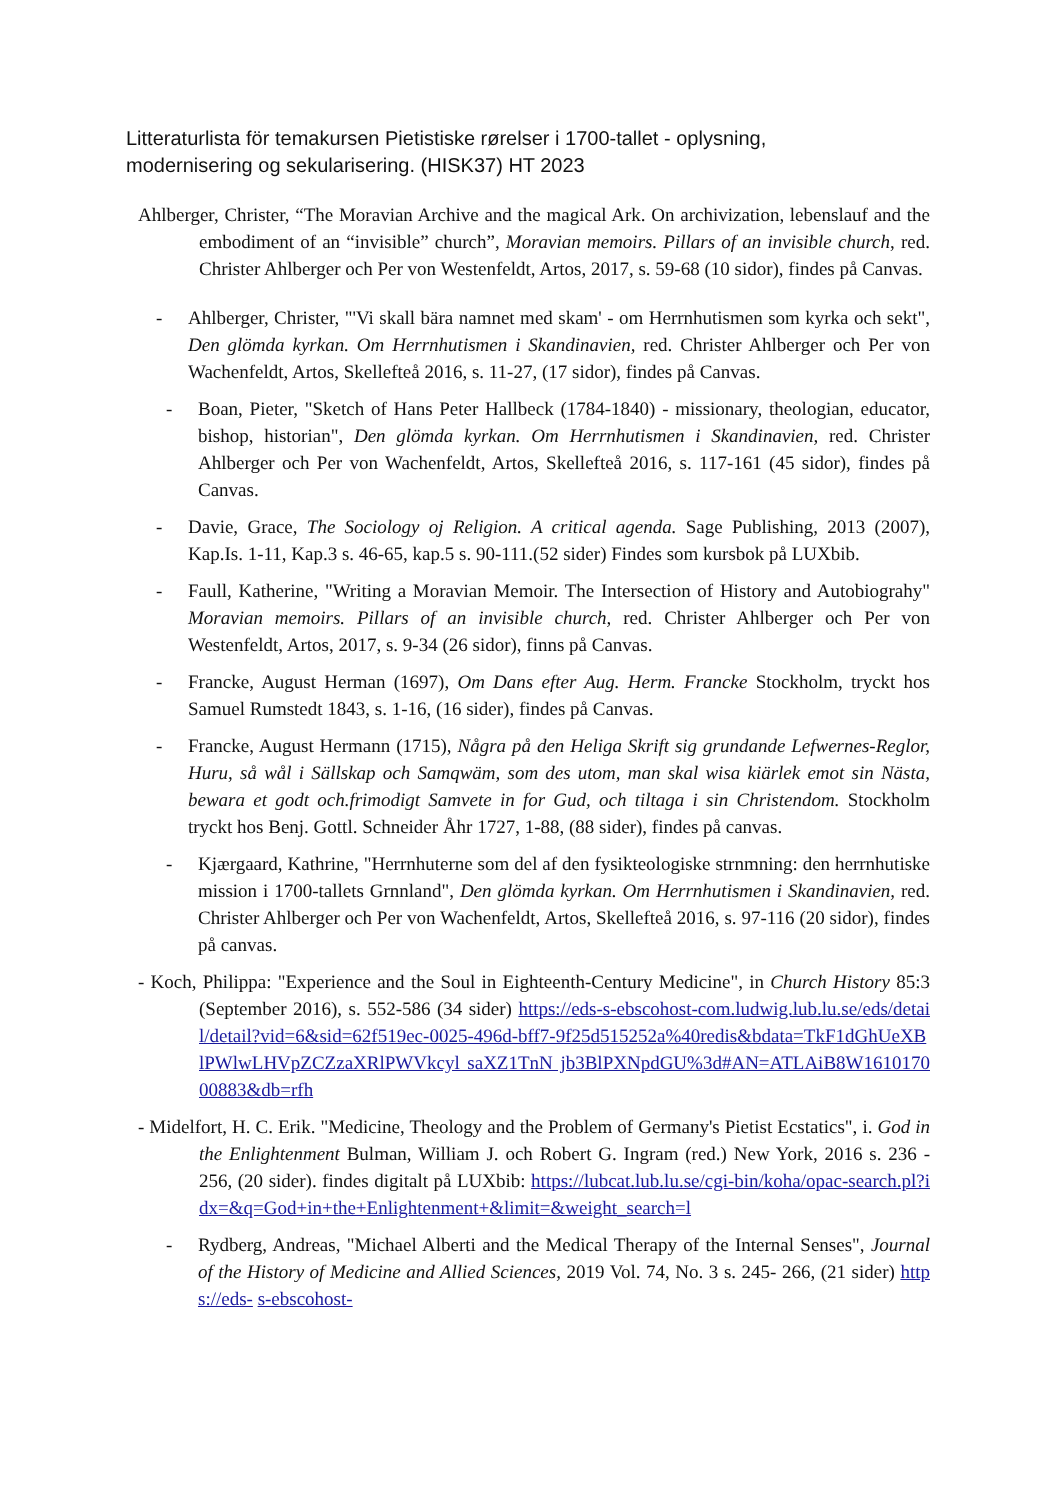Litteraturlista för temakursen Pietistiske rørelser i 1700-tallet - oplysning, modernisering og sekularisering. (HISK37) HT 2023
Ahlberger, Christer, “The Moravian Archive and the magical Ark. On archivization, lebenslauf and the embodiment of an “invisible” church”, Moravian memoirs. Pillars of an invisible church, red. Christer Ahlberger och Per von Westenfeldt, Artos, 2017, s. 59-68 (10 sidor), findes på Canvas.
- Ahlberger, Christer, "'Vi skall bära namnet med skam' - om Herrnhutismen som kyrka och sekt", Den glömda kyrkan. Om Herrnhutismen i Skandinavien, red. Christer Ahlberger och Per von Wachenfeldt, Artos, Skellefteå 2016, s. 11-27, (17 sidor), findes på Canvas.
- Boan, Pieter, "Sketch of Hans Peter Hallbeck (1784-1840) - missionary, theologian, educator, bishop, historian", Den glömda kyrkan. Om Herrnhutismen i Skandinavien, red. Christer Ahlberger och Per von Wachenfeldt, Artos, Skellefteå 2016, s. 117-161 (45 sidor), findes på Canvas.
- Davie, Grace, The Sociology oj Religion. A critical agenda. Sage Publishing, 2013 (2007), Kap.Is. 1-11, Kap.3 s. 46-65, kap.5 s. 90-111.(52 sider) Findes som kursbok på LUXbib.
- Faull, Katherine, "Writing a Moravian Memoir. The Intersection of History and Autobiograhy" Moravian memoirs. Pillars of an invisible church, red. Christer Ahlberger och Per von Westenfeldt, Artos, 2017, s. 9-34 (26 sidor), finns på Canvas.
- Francke, August Herman (1697), Om Dans efter Aug. Herm. Francke Stockholm, tryckt hos Samuel Rumstedt 1843, s. 1-16, (16 sider), findes på Canvas.
- Francke, August Hermann (1715), Några på den Heliga Skrift sig grundande Lefwernes-Reglor, Huru, så wål i Sällskap och Samqwäm, som des utom, man skal wisa kiärlek emot sin Nästa, bewara et godt och.frimodigt Samvete in for Gud, och tiltaga i sin Christendom. Stockholm tryckt hos Benj. Gottl. Schneider Åhr 1727, 1-88, (88 sider), findes på canvas.
- Kjærgaard, Kathrine, "Herrnhuterne som del af den fysikteologiske strnmning: den herrnhutiske mission i 1700-tallets Grnnland", Den glömda kyrkan. Om Herrnhutismen i Skandinavien, red. Christer Ahlberger och Per von Wachenfeldt, Artos, Skellefteå 2016, s. 97-116 (20 sidor), findes på canvas.
- Koch, Philippa: "Experience and the Soul in Eighteenth-Century Medicine", in Church History 85:3 (September 2016), s. 552-586 (34 sider) https://eds-s-ebscohost-com.ludwig.lub.lu.se/eds/detail/detail?vid=6&sid=62f519ec-0025-496d-bff7-9f25d515252a%40redis&bdata=TkF1dGhUeXBlPWlwLHVpZCZzaXRlPWVkcyl saXZ1TnN jb3BlPXNpdGU%3d#AN=ATLAiB8W161017000883&db=rfh
- Midelfort, H. C. Erik. "Medicine, Theology and the Problem of Germany's Pietist Ecstatics", i. God in the Enlightenment Bulman, William J. och Robert G. Ingram (red.) New York, 2016 s. 236 - 256, (20 sider). findes digitalt på LUXbib: https://lubcat.lub.lu.se/cgi-bin/koha/opac-search.pl?idx=&q=God+in+the+Enlightenment+&limit=&weight_search=l
- Rydberg, Andreas, "Michael Alberti and the Medical Therapy of the Internal Senses", Journal of the History of Medicine and Allied Sciences, 2019 Vol. 74, No. 3 s. 245- 266, (21 sider) https://eds- s-ebscohost-